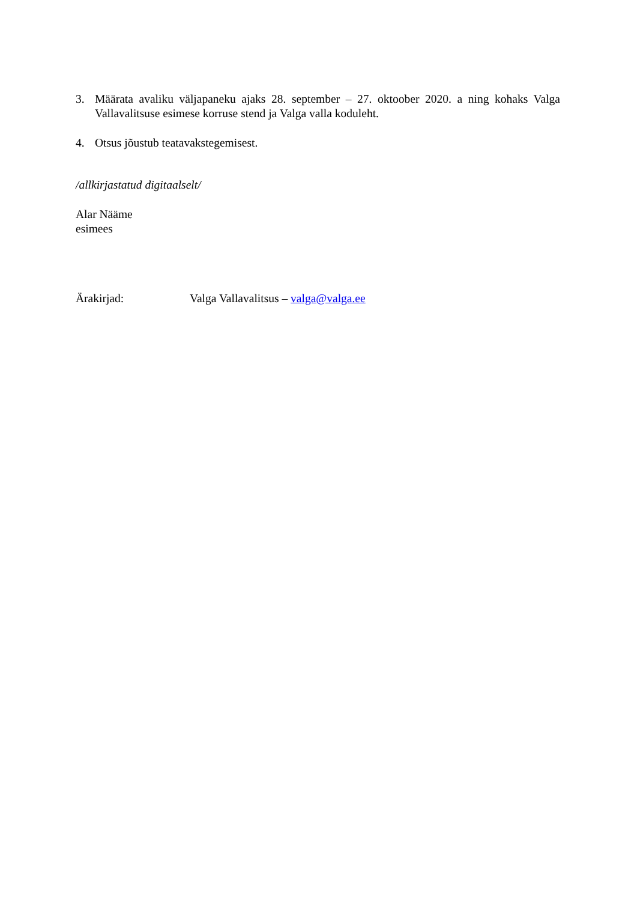3. Määrata avaliku väljapaneku ajaks 28. september – 27. oktoober 2020. a ning kohaks Valga Vallavalitsuse esimese korruse stend ja Valga valla koduleht.
4. Otsus jõustub teatavakstegemisest.
/allkirjastatud digitaalselt/
Alar Nääme
esimees
Ärakirjad: Valga Vallavalitsus – valga@valga.ee